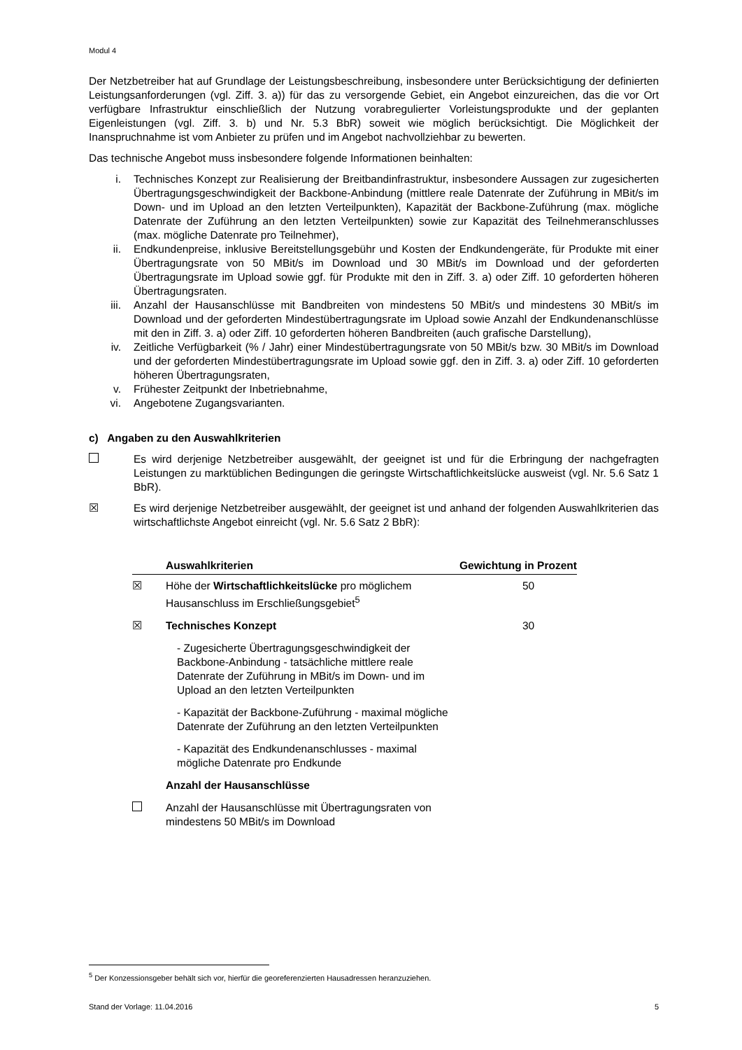Modul 4
Der Netzbetreiber hat auf Grundlage der Leistungsbeschreibung, insbesondere unter Berücksichtigung der definierten Leistungsanforderungen (vgl. Ziff. 3. a)) für das zu versorgende Gebiet, ein Angebot einzureichen, das die vor Ort verfügbare Infrastruktur einschließlich der Nutzung vorabregulierter Vorleistungsprodukte und der geplanten Eigenleistungen (vgl. Ziff. 3. b) und Nr. 5.3 BbR) soweit wie möglich berücksichtigt. Die Möglichkeit der Inanspruchnahme ist vom Anbieter zu prüfen und im Angebot nachvollziehbar zu bewerten.
Das technische Angebot muss insbesondere folgende Informationen beinhalten:
i. Technisches Konzept zur Realisierung der Breitbandinfrastruktur, insbesondere Aussagen zur zugesicherten Übertragungsgeschwindigkeit der Backbone-Anbindung (mittlere reale Datenrate der Zuführung in MBit/s im Down- und im Upload an den letzten Verteilpunkten), Kapazität der Backbone-Zuführung (max. mögliche Datenrate der Zuführung an den letzten Verteilpunkten) sowie zur Kapazität des Teilnehmeranschlusses (max. mögliche Datenrate pro Teilnehmer),
ii. Endkundenpreise, inklusive Bereitstellungsgebühr und Kosten der Endkundengeräte, für Produkte mit einer Übertragungsrate von 50 MBit/s im Download und 30 MBit/s im Download und der geforderten Übertragungsrate im Upload sowie ggf. für Produkte mit den in Ziff. 3. a) oder Ziff. 10 geforderten höheren Übertragungsraten.
iii. Anzahl der Hausanschlüsse mit Bandbreiten von mindestens 50 MBit/s und mindestens 30 MBit/s im Download und der geforderten Mindestübertragungsrate im Upload sowie Anzahl der Endkundenanschlüsse mit den in Ziff. 3. a) oder Ziff. 10 geforderten höheren Bandbreiten (auch grafische Darstellung),
iv. Zeitliche Verfügbarkeit (% / Jahr) einer Mindestübertragungsrate von 50 MBit/s bzw. 30 MBit/s im Download und der geforderten Mindestübertragungsrate im Upload sowie ggf. den in Ziff. 3. a) oder Ziff. 10 geforderten höheren Übertragungsraten,
v. Frühester Zeitpunkt der Inbetriebnahme,
vi. Angebotene Zugangsvarianten.
c) Angaben zu den Auswahlkriterien
Es wird derjenige Netzbetreiber ausgewählt, der geeignet ist und für die Erbringung der nachgefragten Leistungen zu marktüblichen Bedingungen die geringste Wirtschaftlichkeitslücke ausweist (vgl. Nr. 5.6 Satz 1 BbR).
☒ Es wird derjenige Netzbetreiber ausgewählt, der geeignet ist und anhand der folgenden Auswahlkriterien das wirtschaftlichste Angebot einreicht (vgl. Nr. 5.6 Satz 2 BbR):
| | Auswahlkriterien | Gewichtung in Prozent |
| --- | --- | --- |
| ☒ | Höhe der Wirtschaftlichkeitslücke pro möglichem Hausanschluss im Erschließungsgebiet<sup>5</sup> | 50 |
| ☒ | Technisches Konzept | 30 |
| | - Zugesicherte Übertragungsgeschwindigkeit der Backbone-Anbindung - tatsächliche mittlere reale Datenrate der Zuführung in MBit/s im Down- und im Upload an den letzten Verteilpunkten | |
| | - Kapazität der Backbone-Zuführung - maximal mögliche Datenrate der Zuführung an den letzten Verteilpunkten | |
| | - Kapazität des Endkundenanschlusses - maximal mögliche Datenrate pro Endkunde | |
| | Anzahl der Hausanschlüsse | |
| | Anzahl der Hausanschlüsse mit Übertragungsraten von mindestens 50 MBit/s im Download | |
<sup>5</sup> Der Konzessionsgeber behält sich vor, hierfür die georeferenzierten Hausadressen heranzuziehen.
Stand der Vorlage: 11.04.2016 5